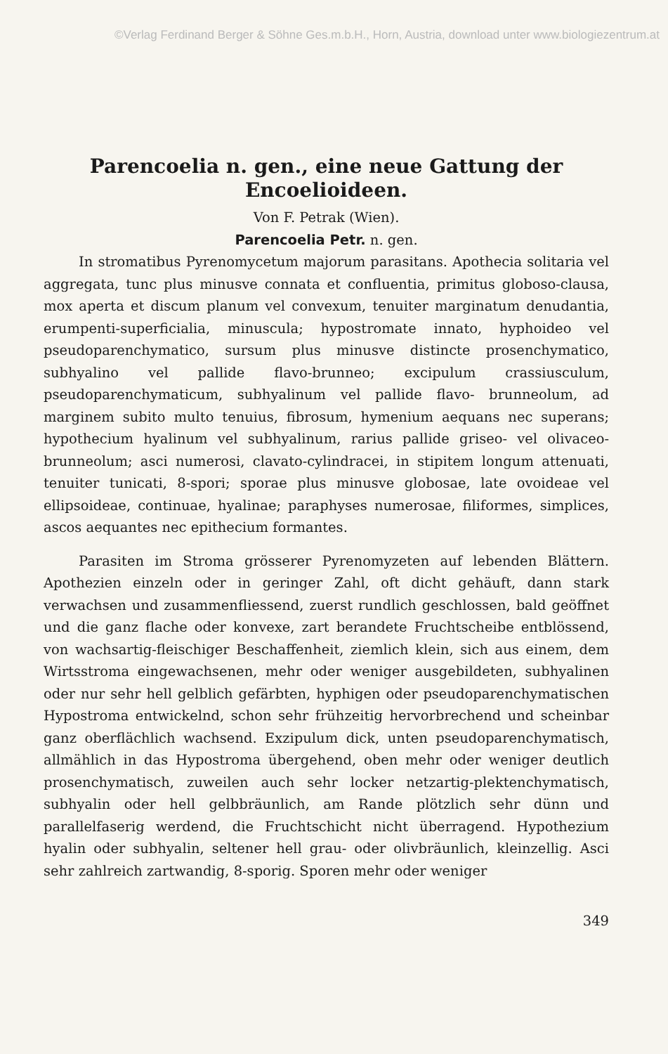©Verlag Ferdinand Berger & Söhne Ges.m.b.H., Horn, Austria, download unter www.biologiezentrum.at
Parencoelia n. gen., eine neue Gattung der Encoelioideen.
Von F. Petrak (Wien).
Parencoelia Petr. n. gen.
In stromatibus Pyrenomycetum majorum parasitans. Apothecia solitaria vel aggregata, tunc plus minusve connata et confluentia, primitus globoso-clausa, mox aperta et discum planum vel convexum, tenuiter marginatum denudantia, erumpenti-superficialia, minuscula; hypostromate innato, hyphoideo vel pseudoparenchymatico, sursum plus minusve distincte prosenchymatico, subhyalino vel pallide flavo-brunneo; excipulum crassiusculum, pseudoparenchymaticum, subhyalinum vel pallide flavo- brunneolum, ad marginem subito multo tenuius, fibrosum, hymenium aequans nec superans; hypothecium hyalinum vel subhyalinum, rarius pallide griseo- vel olivaceo-brunneolum; asci numerosi, clavato-cylindracei, in stipitem longum attenuati, tenuiter tunicati, 8-spori; sporae plus minusve globosae, late ovoideae vel ellipsoideae, continuae, hyalinae; paraphyses numerosae, filiformes, simplices, ascos aequantes nec epithecium formantes.
Parasiten im Stroma grösserer Pyrenomyzeten auf lebenden Blättern. Apothezien einzeln oder in geringer Zahl, oft dicht gehäuft, dann stark verwachsen und zusammenfliessend, zuerst rundlich geschlossen, bald geöffnet und die ganz flache oder konvexe, zart berandete Fruchtscheibe entblössend, von wachsartig-fleischiger Beschaffenheit, ziemlich klein, sich aus einem, dem Wirtsstroma eingewachsenen, mehr oder weniger ausgebildeten, subhyalinen oder nur sehr hell gelblich gefärbten, hyphigen oder pseudoparenchymatischen Hypostroma entwickelnd, schon sehr frühzeitig hervorbrechend und scheinbar ganz oberflächlich wachsend. Exzipulum dick, unten pseudoparenchymatisch, allmählich in das Hypostroma übergehend, oben mehr oder weniger deutlich prosenchymatisch, zuweilen auch sehr locker netzartig-plektenchymatisch, subhyalin oder hell gelbbräunlich, am Rande plötzlich sehr dünn und parallelfaserig werdend, die Fruchtschicht nicht überragend. Hypothezium hyalin oder subhyalin, seltener hell grau- oder olivbräunlich, kleinzellig. Asci sehr zahlreich zartwandig, 8-sporig. Sporen mehr oder weniger
349